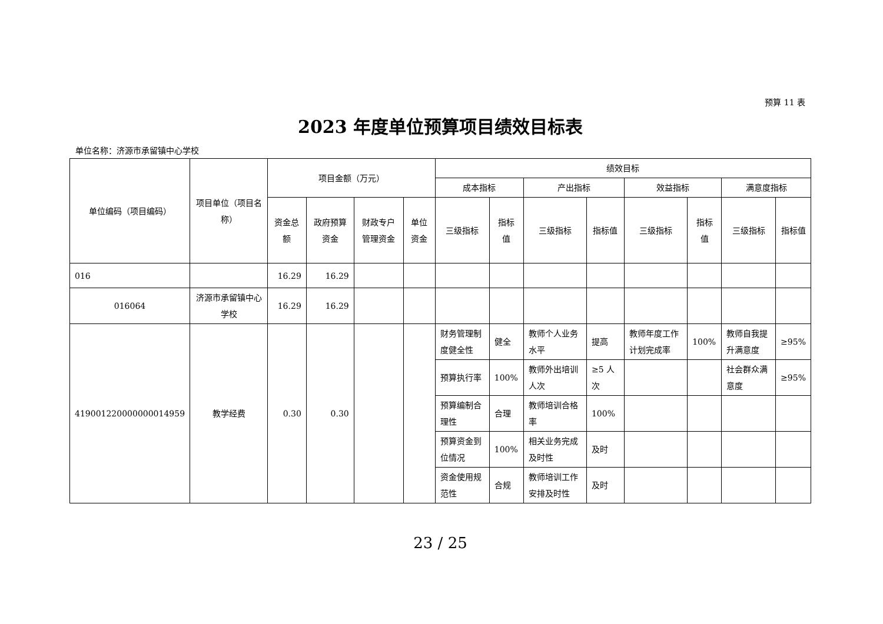预算 11 表
2023 年度单位预算项目绩效目标表
单位名称：济源市承留镇中心学校
| 单位编码（项目编码） | 项目单位（项目名称） | 项目金额（万元） | | | | 绩效目标 | | | | | | | |
| --- | --- | --- | --- | --- | --- | --- | --- | --- | --- | --- | --- | --- | --- |
| | | | | | | 成本指标 | | 产出指标 | | 效益指标 | | 满意度指标 | |
| | | 资金总额 | 政府预算资金 | 财政专户管理资金 | 单位资金 | 三级指标 | 指标值 | 三级指标 | 指标值 | 三级指标 | 指标值 | 三级指标 | 指标值 |
| 016 | | 16.29 | 16.29 | | | | | | | | | | |
| 016064 | 济源市承留镇中心学校 | 16.29 | 16.29 | | | | | | | | | | |
| 419001220000000014959 | 教学经费 | 0.30 | 0.30 | | | 财务管理制度健全性 | 健全 | 教师个人业务水平 | 提高 | 教师年度工作计划完成率 | 100% | 教师自我提升满意度 | ≥95% |
| | | | | | | 预算执行率 | 100% | 教师外出培训人次 | ≥5 人次 | | | 社会群众满意度 | ≥95% |
| | | | | | | 预算编制合理性 | 合理 | 教师培训合格率 | 100% | | | | |
| | | | | | | 预算资金到位情况 | 100% | 相关业务完成及时性 | 及时 | | | | |
| | | | | | | 资金使用规范性 | 合规 | 教师培训工作安排及时性 | 及时 | | | | |
23 / 25